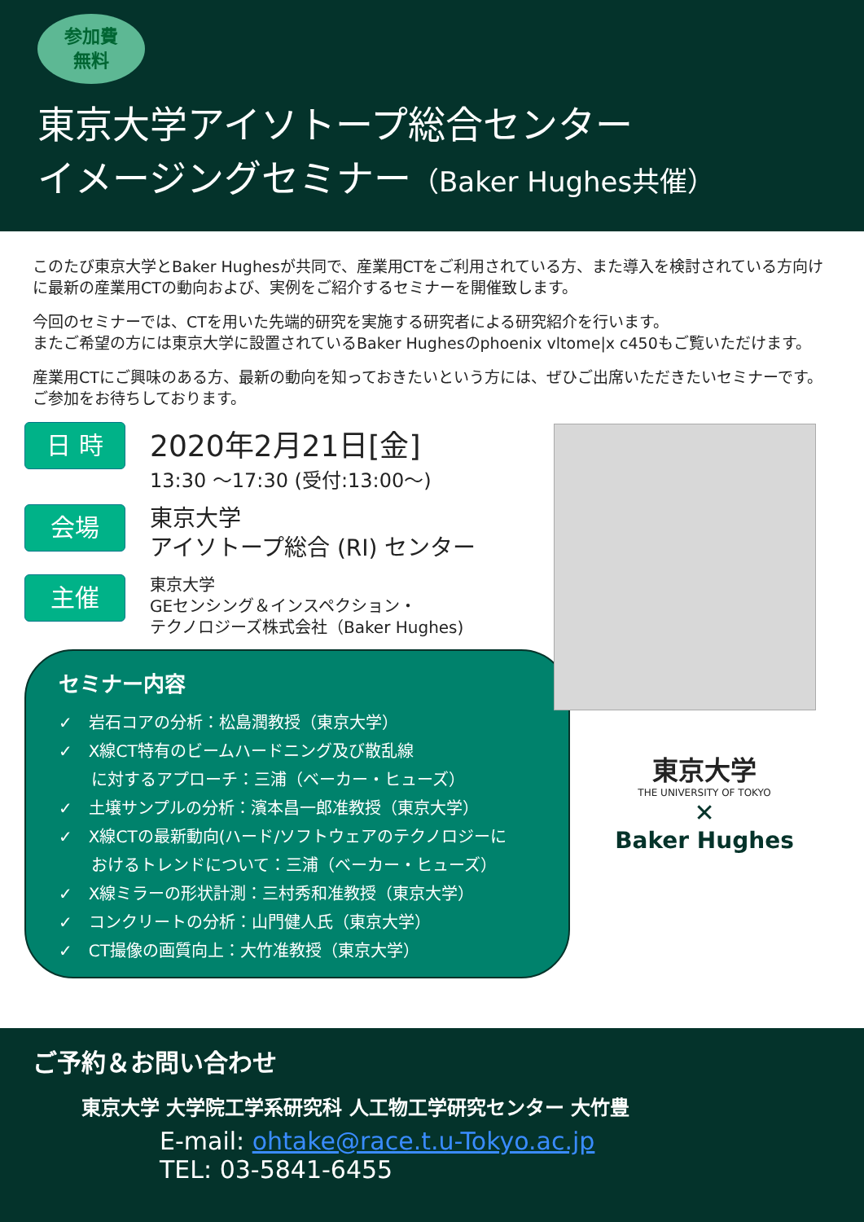参加費
無料
東京大学アイソトープ総合センター
イメージングセミナー（Baker Hughes共催）
このたび東京大学とBaker Hughesが共同で、産業用CTをご利用されている方、また導入を検討されている方向けに最新の産業用CTの動向および、実例をご紹介するセミナーを開催致します。
今回のセミナーでは、CTを用いた先端的研究を実施する研究者による研究紹介を行います。
またご希望の方には東京大学に設置されているBaker Hughesのphoenix vltome|x c450もご覧いただけます。
産業用CTにご興味のある方、最新の動向を知っておきたいという方には、ぜひご出席いただきたいセミナーです。ご参加をお待ちしております。
日 時
2020年2月21日[金]
13:30 ～17:30 (受付:13:00～)
会場
東京大学
アイソトープ総合 (RI) センター
主催
東京大学
GEセンシング＆インスペクション・
テクノロジーズ株式会社（Baker Hughes)
セミナー内容
✓　岩石コアの分析：松島潤教授（東京大学）
✓　X線CT特有のビームハードニング及び散乱線
　　に対するアプローチ：三浦（ベーカー・ヒューズ）
✓　土壌サンプルの分析：濱本昌一郎准教授（東京大学）
✓　X線CTの最新動向(ハード/ソフトウェアのテクノロジーに
　　おけるトレンドについて：三浦（ベーカー・ヒューズ）
✓　X線ミラーの形状計測：三村秀和准教授（東京大学）
✓　コンクリートの分析：山門健人氏（東京大学）
✓　CT撮像の画質向上：大竹准教授（東京大学）
東京大学
THE UNIVERSITY OF TOKYO
✕
Baker Hughes
ご予約＆お問い合わせ
東京大学 大学院工学系研究科 人工物工学研究センター 大竹豊
E-mail: ohtake@race.t.u-Tokyo.ac.jp
TEL: 03-5841-6455